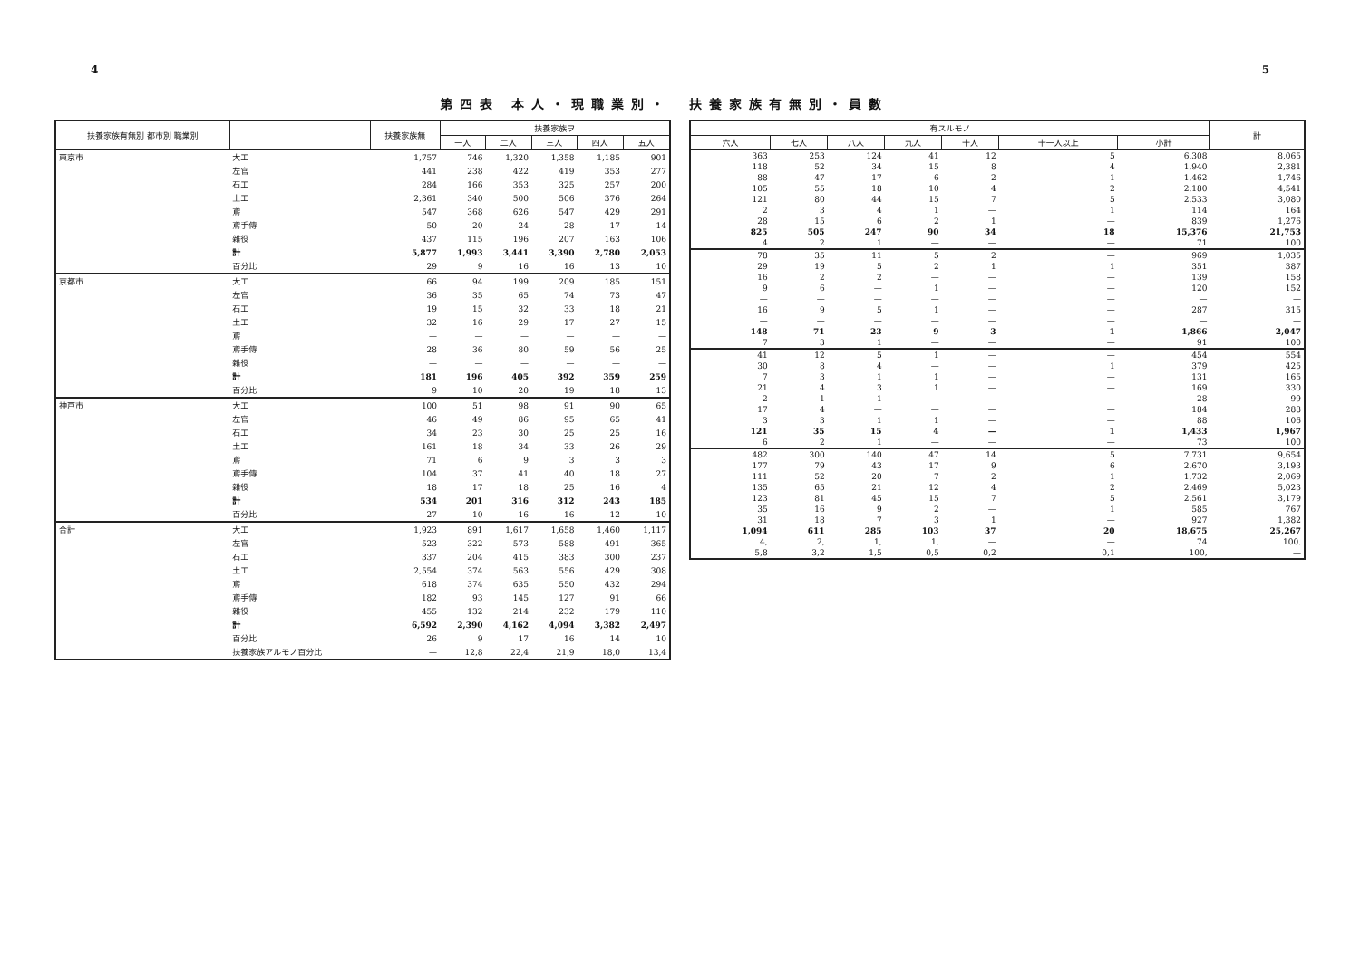4
第四表 本人・現職業別・
| 扶養家族有無別 都市別 職業別 | | 扶養家族無 | 扶養家族ヲ | | | | |
| --- | --- | --- | --- | --- | --- | --- | --- |
| | | | 一人 | 二人 | 三人 | 四人 | 五人 |
| 東京市 | 大工 | 1,757 | 746 | 1,320 | 1,358 | 1,185 | 901 |
| | 左官 | 441 | 238 | 422 | 419 | 353 | 277 |
| | 石工 | 284 | 166 | 353 | 325 | 257 | 200 |
| | 土工 | 2,361 | 340 | 500 | 506 | 376 | 264 |
| | 鳶 | 547 | 368 | 626 | 547 | 429 | 291 |
| | 鳶手傳 | 50 | 20 | 24 | 28 | 17 | 14 |
| | 雜役 | 437 | 115 | 196 | 207 | 163 | 106 |
| | 計 | 5,877 | 1,993 | 3,441 | 3,390 | 2,780 | 2,053 |
| | 百分比 | 29 | 9 | 16 | 16 | 13 | 10 |
| 京都市 | 大工 | 66 | 94 | 199 | 209 | 185 | 151 |
| | 左官 | 36 | 35 | 65 | 74 | 73 | 47 |
| | 石工 | 19 | 15 | 32 | 33 | 18 | 21 |
| | 土工 | 32 | 16 | 29 | 17 | 27 | 15 |
| | 鳶 | — | — | — | — | — | — |
| | 鳶手傳 | 28 | 36 | 80 | 59 | 56 | 25 |
| | 雜役 | — | — | — | — | — | — |
| | 計 | 181 | 196 | 405 | 392 | 359 | 259 |
| | 百分比 | 9 | 10 | 20 | 19 | 18 | 13 |
| 神戸市 | 大工 | 100 | 51 | 98 | 91 | 90 | 65 |
| | 左官 | 46 | 49 | 86 | 95 | 65 | 41 |
| | 石工 | 34 | 23 | 30 | 25 | 25 | 16 |
| | 土工 | 161 | 18 | 34 | 33 | 26 | 29 |
| | 鳶 | 71 | 6 | 9 | 3 | 3 | 3 |
| | 鳶手傳 | 104 | 37 | 41 | 40 | 18 | 27 |
| | 雜役 | 18 | 17 | 18 | 25 | 16 | 4 |
| | 計 | 534 | 201 | 316 | 312 | 243 | 185 |
| | 百分比 | 27 | 10 | 16 | 16 | 12 | 10 |
| 合計 | 大工 | 1,923 | 891 | 1,617 | 1,658 | 1,460 | 1,117 |
| | 左官 | 523 | 322 | 573 | 588 | 491 | 365 |
| | 石工 | 337 | 204 | 415 | 383 | 300 | 237 |
| | 土工 | 2,554 | 374 | 563 | 556 | 429 | 308 |
| | 鳶 | 618 | 374 | 635 | 550 | 432 | 294 |
| | 鳶手傳 | 182 | 93 | 145 | 127 | 91 | 66 |
| | 雜役 | 455 | 132 | 214 | 232 | 179 | 110 |
| | 計 | 6,592 | 2,390 | 4,162 | 4,094 | 3,382 | 2,497 |
| | 百分比 | 26 | 9 | 17 | 16 | 14 | 10 |
| | 扶養家族アルモノ百分比 | — | 12,8 | 22,4 | 21,9 | 18,0 | 13,4 |
5
扶養家族有無別・員數
| 有スルモノ | | | | | | | 計 |
| --- | --- | --- | --- | --- | --- | --- | --- |
| 六人 | 七人 | 八人 | 九人 | 十人 | 十一人以上 | 小計 | |
| 363 | 253 | 124 | 41 | 12 | 5 | 6,308 | 8,065 |
| 118 | 52 | 34 | 15 | 8 | 4 | 1,940 | 2,381 |
| 88 | 47 | 17 | 6 | 2 | 1 | 1,462 | 1,746 |
| 105 | 55 | 18 | 10 | 4 | 2 | 2,180 | 4,541 |
| 121 | 80 | 44 | 15 | 7 | 5 | 2,533 | 3,080 |
| 2 | 3 | 4 | 1 | — | 1 | 114 | 164 |
| 28 | 15 | 6 | 2 | 1 | — | 839 | 1,276 |
| 825 | 505 | 247 | 90 | 34 | 18 | 15,376 | 21,753 |
| 4 | 2 | 1 | — | — | — | 71 | 100 |
| 78 | 35 | 11 | 5 | 2 | — | 969 | 1,035 |
| 29 | 19 | 5 | 2 | 1 | 1 | 351 | 387 |
| 16 | 2 | 2 | — | — | — | 139 | 158 |
| 9 | 6 | — | 1 | — | — | 120 | 152 |
| — | — | — | — | — | — | — | — |
| 16 | 9 | 5 | 1 | — | — | 287 | 315 |
| — | — | — | — | — | — | — | — |
| 148 | 71 | 23 | 9 | 3 | 1 | 1,866 | 2,047 |
| 7 | 3 | 1 | — | — | — | 91 | 100 |
| 41 | 12 | 5 | 1 | — | — | 454 | 554 |
| 30 | 8 | 4 | — | — | 1 | 379 | 425 |
| 7 | 3 | 1 | 1 | — | — | 131 | 165 |
| 21 | 4 | 3 | 1 | — | — | 169 | 330 |
| 2 | 1 | 1 | — | — | — | 28 | 99 |
| 17 | 4 | — | — | — | — | 184 | 288 |
| 3 | 3 | 1 | 1 | — | — | 88 | 106 |
| 121 | 35 | 15 | 4 | — | 1 | 1,433 | 1,967 |
| 6 | 2 | 1 | — | — | — | 73 | 100 |
| 482 | 300 | 140 | 47 | 14 | 5 | 7,731 | 9,654 |
| 177 | 79 | 43 | 17 | 9 | 6 | 2,670 | 3,193 |
| 111 | 52 | 20 | 7 | 2 | 1 | 1,732 | 2,069 |
| 135 | 65 | 21 | 12 | 4 | 2 | 2,469 | 5,023 |
| 123 | 81 | 45 | 15 | 7 | 5 | 2,561 | 3,179 |
| 35 | 16 | 9 | 2 | — | 1 | 585 | 767 |
| 31 | 18 | 7 | 3 | 1 | — | 927 | 1,382 |
| 1,094 | 611 | 285 | 103 | 37 | 20 | 18,675 | 25,267 |
| 4, | 2, | 1, | 1, | — | — | 74 | 100. |
| 5,8 | 3,2 | 1,5 | 0,5 | 0,2 | 0,1 | 100, | — |